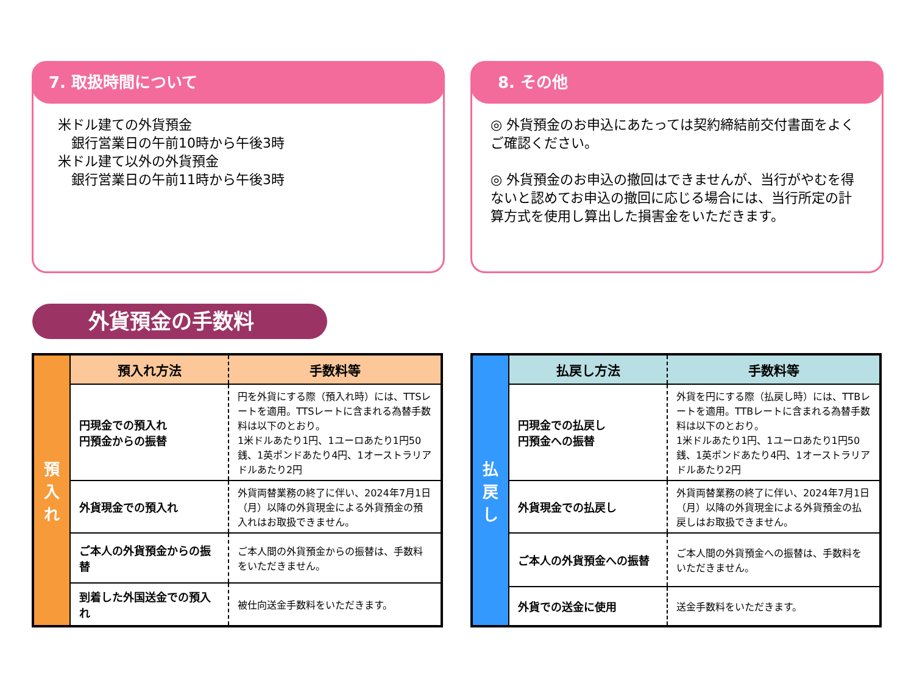7. 取扱時間について
米ドル建ての外貨預金
　銀行営業日の午前10時から午後3時
米ドル建て以外の外貨預金
　銀行営業日の午前11時から午後3時
8. その他
◎ 外貨預金のお申込にあたっては契約締結前交付書面をよくご確認ください。
◎ 外貨預金のお申込の撤回はできませんが、当行がやむを得ないと認めてお申込の撤回に応じる場合には、当行所定の計算方式を使用し算出した損害金をいただきます。
外貨預金の手数料
| 預 入 れ | 預入れ方法 | 手数料等 |
| | 円現金での預入れ 円預金からの振替 | 円を外貨にする際（預入れ時）には、TTSレートを適用。TTSレートに含まれる為替手数料は以下のとおり。 1米ドルあたり1円、1ユーロあたり1円50銭、1英ポンドあたり4円、1オーストラリアドルあたり2円 |
| | 外貨現金での預入れ | 外貨両替業務の終了に伴い、2024年7月1日（月）以降の外貨現金による外貨預金の預入れはお取扱できません。 |
| | ご本人の外貨預金からの振替 | ご本人間の外貨預金からの振替は、手数料をいただきません。 |
| | 到着した外国送金での預入れ | 被仕向送金手数料をいただきます。 |
| 払 戻 し | 払戻し方法 | 手数料等 |
| | 円現金での払戻し 円預金への振替 | 外貨を円にする際（払戻し時）には、TTBレートを適用。TTBレートに含まれる為替手数料は以下のとおり。 1米ドルあたり1円、1ユーロあたり1円50銭、1英ポンドあたり4円、1オーストラリアドルあたり2円 |
| | 外貨現金での払戻し | 外貨両替業務の終了に伴い、2024年7月1日（月）以降の外貨現金による外貨預金の払戻しはお取扱できません。 |
| | ご本人の外貨預金への振替 | ご本人間の外貨預金への振替は、手数料をいただきません。 |
| | 外貨での送金に使用 | 送金手数料をいただきます。 |